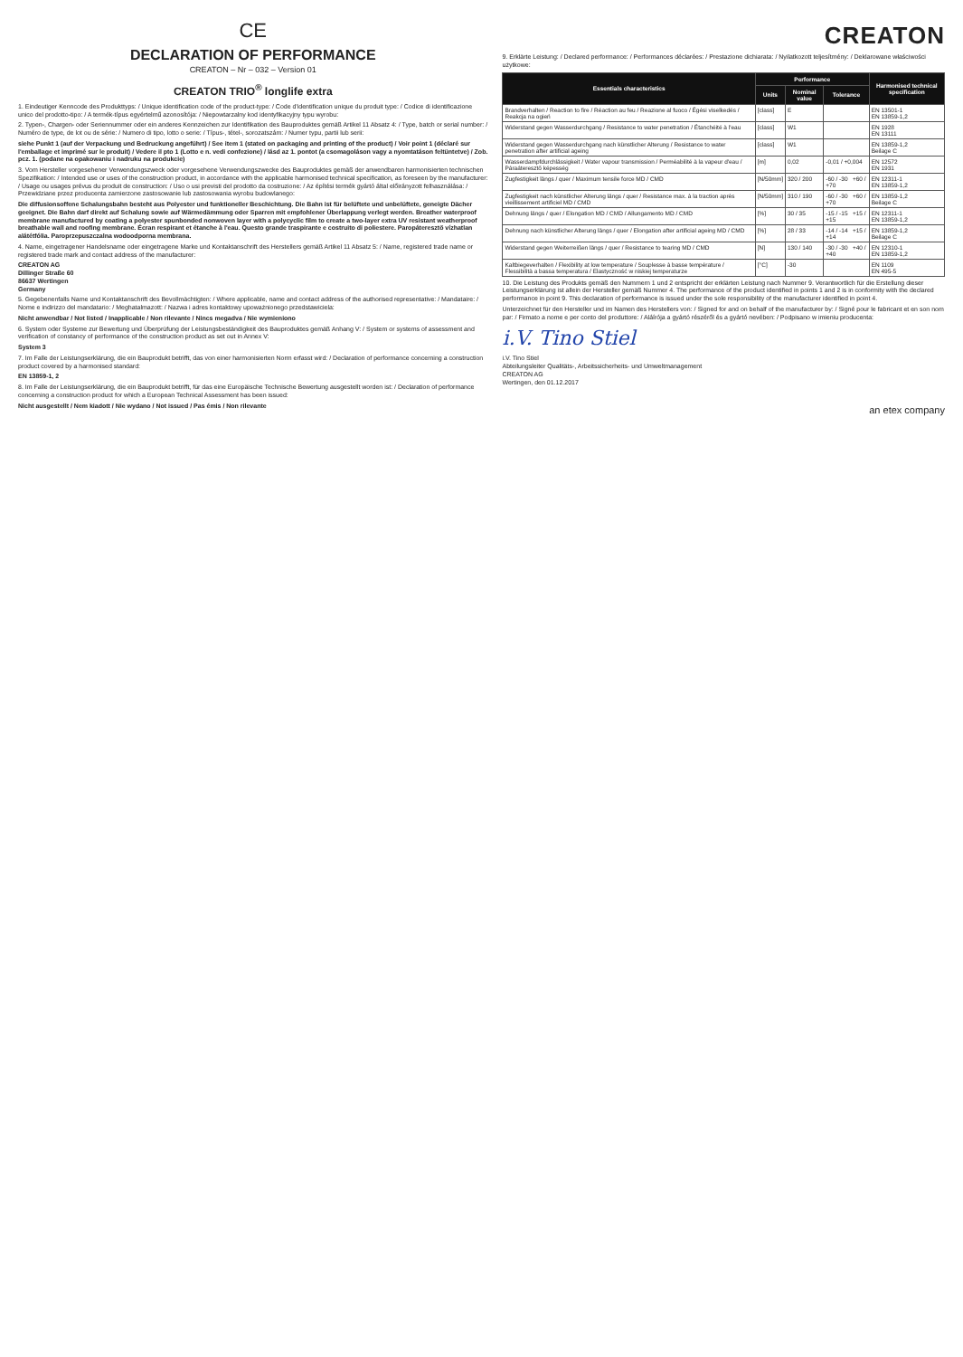CE
DECLARATION OF PERFORMANCE
CREATON – Nr – 032 – Version 01
CREATON TRIO<sup>®</sup> longlife extra
1. Eindeutiger Kenncode des Produkttyps: / Unique identification code of the product-type: / Code d'identification unique du produit type: / Codice di identificazione unico del prodotto-tipo: / A termék-típus egyértelmű azonosítója: / Niepowtarzalny kod identyfikacyjny typu wyrobu:
2. Typen-, Chargen- oder Seriennummer oder ein anderes Kennzeichen zur Identifikation des Bauproduktes gemäß Artikel 11 Absatz 4: / Type, batch or serial number: / Numéro de type, de lot ou de série: / Numero di tipo, lotto o serie: / Típus-, tétel-, sorozatszám: / Numer typu, partii lub serii:
siehe Punkt 1 (auf der Verpackung und Bedruckung angeführt) / See item 1 (stated on packaging and printing of the product) / Voir point 1 (déclaré sur l'emballage et imprimé sur le produit) / Vedere il pto 1 (Lotto e n. vedi confezione) / lásd az 1. pontot (a csomagoláson vagy a nyomtatáson feltüntetve) / Zob. pcz. 1. (podane na opakowaniu i nadruku na produkcie)
3. Vom Hersteller vorgesehener Verwendungszweck oder vorgesehene Verwendungszwecke des Bauproduktes gemäß der anwendbaren harmonisierten technischen Spezifikation: / Intended use or uses of the construction product, in accordance with the applicable harmonised technical specification, as foreseen by the manufacturer: / Usage ou usages prévus du produit de construction: / Uso o usi previsti del prodotto da costruzione: / Az építési termék gyártó által előirányzott felhasználása: / Przewidziane przez producenta zamierzone zastosowanie lub zastosowania wyrobu budowlanego:
Die diffusionsoffene Schalungsbahn besteht aus Polyester und funktioneller Beschichtung. Die Bahn ist für belüftete und unbelüftete, geneigte Dächer geeignet. Die Bahn darf direkt auf Schalung sowie auf Wärmedämmung oder Sparren mit empfohlener Überlappung verlegt werden. Breather waterproof membrane manufactured by coating a polyester spunbonded nonwoven layer with a polycyclic film to create a two-layer extra UV resistant weatherproof breathable wall and roofing membrane. Écran respirant et étanche à l'eau. Questo grande traspirante e costruito di poliestere. Paropáteresztő vízhatlan alátétfólia. Paroprzepuszczalna wodoodporna membrana.
4. Name, eingetragener Handelsname oder eingetragene Marke und Kontaktanschrift des Herstellers gemäß Artikel 11 Absatz 5: / Name, registered trade name or registered trade mark and contact address of the manufacturer:
CREATON AG
Dillinger Straße 60
86637 Wertingen
Germany
5. Gegebenenfalls Name und Kontaktanschrift des Bevollmächtigten: / Where applicable, name and contact address of the authorised representative: / Mandataire: / Nome e indirizzo del mandatario: / Meghatalmazott: / Nazwa i adres kontaktowy upoważnionego przedstawiciela:
Nicht anwendbar / Not listed / Inapplicable / Non rilevante / Nincs megadva / Nie wymieniono
6. System oder Systeme zur Bewertung und Überprüfung der Leistungsbeständigkeit des Bauproduktes gemäß Anhang V: / System or systems of assessment and verification of constancy of performance of the construction product as set out in Annex V:
System 3
7. Im Falle der Leistungserklärung, die ein Bauprodukt betrifft, das von einer harmonisierten Norm erfasst wird: / Declaration of performance concerning a construction product covered by a harmonised standard:
EN 13859-1, 2
8. Im Falle der Leistungserklärung, die ein Bauprodukt betrifft, für das eine Europäische Technische Bewertung ausgestellt worden ist: / Declaration of performance concerning a construction product for which a European Technical Assessment has been issued:
Nicht ausgestellt / Nem kiadott / Nie wydano / Not issued / Pas émis / Non rilevante
CREATON
9. Erklärte Leistung: / Declared performance: / Performances déclarées: / Prestazione dichiarata: / Nyilatkozott teljesítmény: / Deklarowane właściwości użytkowe:
| Essentials characteristics | Performance | | | Harmonised technical specification |
| --- | --- | --- | --- | --- |
| | Units | Nominal value | Tolerance | |
| Brandverhalten / Reaction to fire / Réaction au feu / Reazione al fuoco / Égési viselkedés / Reakcja na ogień | [class] | E | | EN 13501-1 EN 13859-1,2 |
| Widerstand gegen Wasserdurchgang / Resistance to water penetration / Étanchéité à l'eau | [class] | W1 | | EN 1928 EN 13111 |
| Widerstand gegen Wasserdurchgang nach künstlicher Alterung / Resistance to water penetration after artificial ageing | [class] | W1 | | EN 13859-1,2 Beilage C |
| Wasserdampfdurchlässigkeit / Water vapour transmission / Perméabilité à la vapeur d'eau / Páraáteresztő képesség | [m] | 0,02 | -0,01 / +0,004 | EN 12572 EN 1931 |
| Zugfestigkeit längs / quer / Maximum tensile force MD / CMD | [N/50mm] | 320 / 200 | -60 / -30 +60 / +70 | EN 12311-1 EN 13859-1,2 |
| Zugfestigkeit nach künstlicher Alterung längs / quer / Resistance max. à la traction après vieillissement artificiel MD / CMD | [N/50mm] | 310 / 190 | -60 / -30 +60 / +70 | EN 13859-1,2 Beilage C |
| Dehnung längs / quer / Elongation MD / CMD / Allungamento MD / CMD | [%] | 30 / 35 | -15 / -15 +15 / +15 | EN 12311-1 EN 13859-1,2 |
| Dehnung nach künstlicher Alterung längs / quer / Elongation after artificial ageing MD / CMD | [%] | 28 / 33 | -14 / -14 +15 / +14 | EN 13859-1,2 Beilage C |
| Widerstand gegen Weiterreißen längs / quer / Resistance to tearing MD / CMD | [N] | 130 / 140 | -30 / -30 +40 / +40 | EN 12310-1 EN 13859-1,2 |
| Kaltbiegeverhalten / Flexibility at low temperature / Souplesse à basse température / Flessibilità a bassa temperatura / Elastyczność w niskiej temperaturze | [°C] | -30 | | EN 1109 EN 495-5 |
10. Die Leistung des Produkts gemäß den Nummern 1 und 2 entspricht der erklärten Leistung nach Nummer 9. Verantwortlich für die Erstellung dieser Leistungserklärung ist allein der Hersteller gemäß Nummer 4. The performance of the product identified in points 1 and 2 is in conformity with the declared performance in point 9. This declaration of performance is issued under the sole responsibility of the manufacturer identified in point 4.
Unterzeichnet für den Hersteller und im Namen des Herstellers von: / Signed for and on behalf of the manufacturer by: / Signé pour le fabricant et en son nom par: / Firmato a nome e per conto del produttore: / Aláírója a gyártó részéről és a gyártó nevében: / Podpisano w imieniu producenta:
i.V. Tino Stiel
i.V. Tino Stiel
Abteilungsleiter Qualitäts-, Arbeitssicherheits- und Umweltmanagement
CREATON AG
Wertingen, den 01.12.2017
an etex company